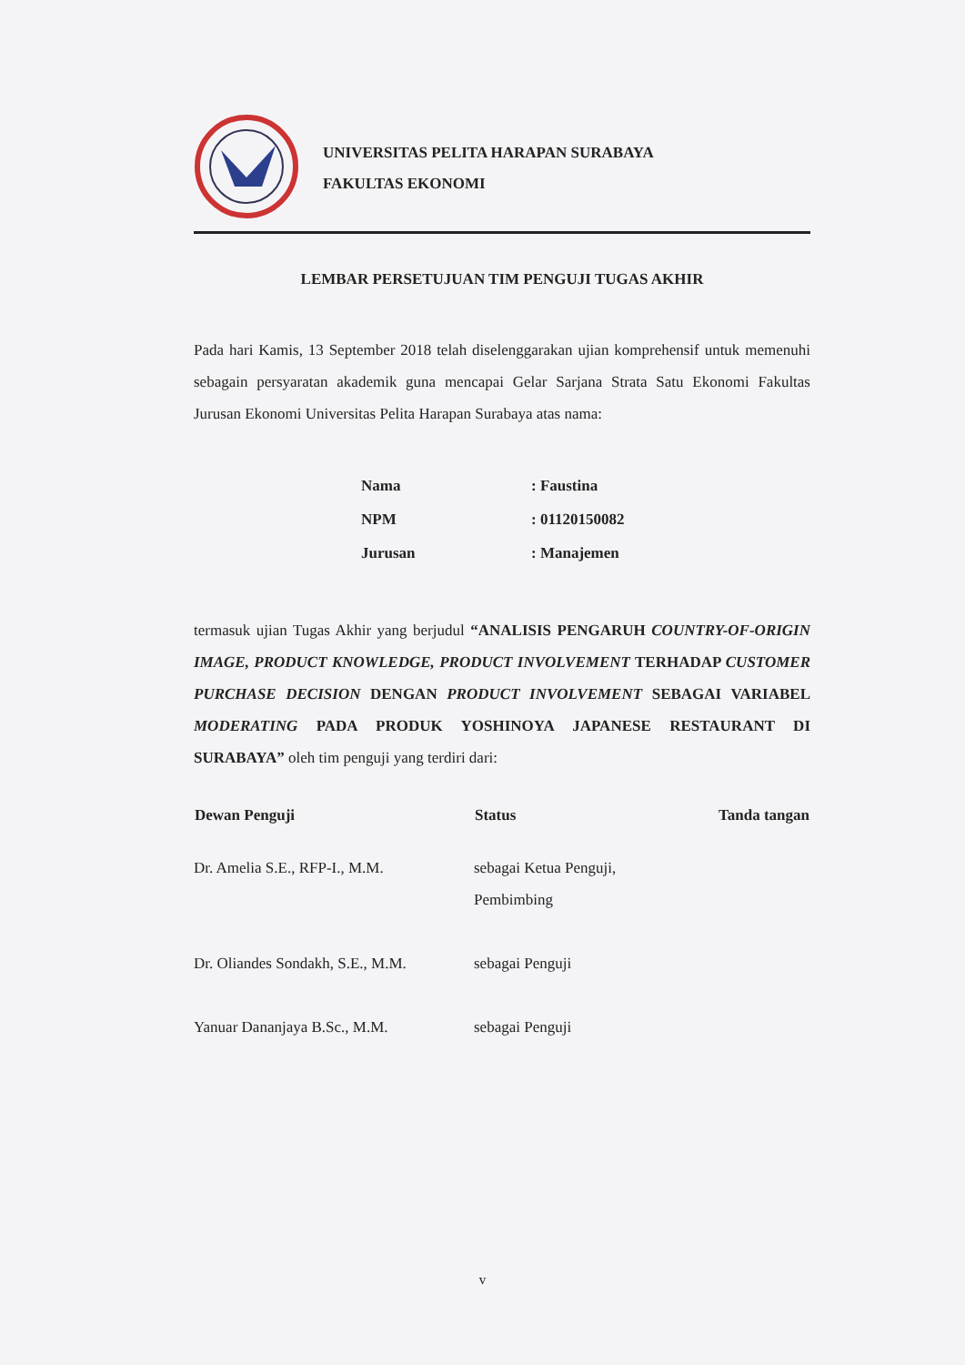UNIVERSITAS PELITA HARAPAN SURABAYA
FAKULTAS EKONOMI
LEMBAR PERSETUJUAN TIM PENGUJI TUGAS AKHIR
Pada hari Kamis, 13 September 2018 telah diselenggarakan ujian komprehensif untuk memenuhi sebagain persyaratan akademik guna mencapai Gelar Sarjana Strata Satu Ekonomi Fakultas Jurusan Ekonomi Universitas Pelita Harapan Surabaya atas nama:
| Nama | : Faustina |
| NPM | : 01120150082 |
| Jurusan | : Manajemen |
termasuk ujian Tugas Akhir yang berjudul “ANALISIS PENGARUH COUNTRY-OF-ORIGIN IMAGE, PRODUCT KNOWLEDGE, PRODUCT INVOLVEMENT TERHADAP CUSTOMER PURCHASE DECISION DENGAN PRODUCT INVOLVEMENT SEBAGAI VARIABEL MODERATING PADA PRODUK YOSHINOYA JAPANESE RESTAURANT DI SURABAYA” oleh tim penguji yang terdiri dari:
| Dewan Penguji | Status | Tanda tangan |
| --- | --- | --- |
| Dr. Amelia S.E., RFP-I., M.M. | sebagai Ketua Penguji, Pembimbing | |
| Dr. Oliandes Sondakh, S.E., M.M. | sebagai Penguji | |
| Yanuar Dananjaya B.Sc., M.M. | sebagai Penguji | |
v